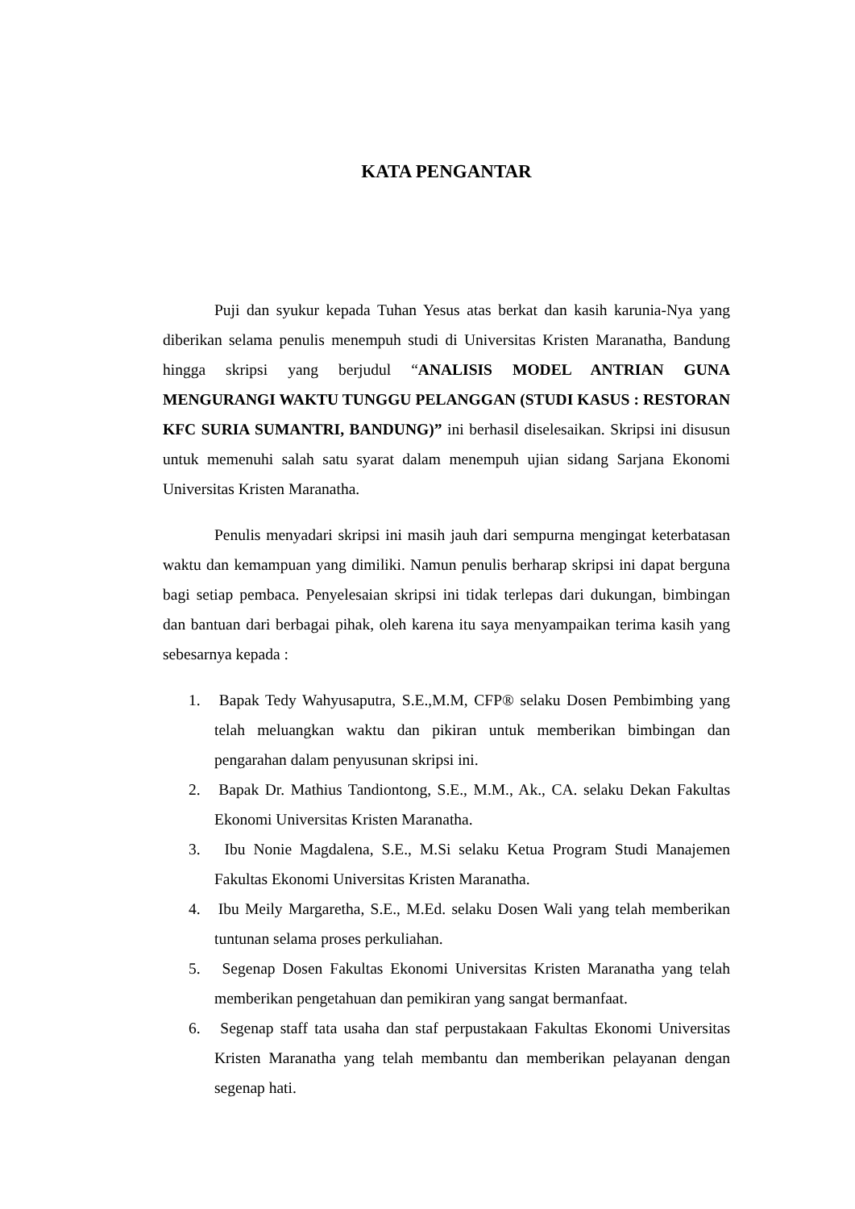KATA PENGANTAR
Puji dan syukur kepada Tuhan Yesus atas berkat dan kasih karunia-Nya yang diberikan selama penulis menempuh studi di Universitas Kristen Maranatha, Bandung hingga skripsi yang berjudul “ANALISIS MODEL ANTRIAN GUNA MENGURANGI WAKTU TUNGGU PELANGGAN (STUDI KASUS : RESTORAN KFC SURIA SUMANTRI, BANDUNG)” ini berhasil diselesaikan. Skripsi ini disusun untuk memenuhi salah satu syarat dalam menempuh ujian sidang Sarjana Ekonomi Universitas Kristen Maranatha.
Penulis menyadari skripsi ini masih jauh dari sempurna mengingat keterbatasan waktu dan kemampuan yang dimiliki. Namun penulis berharap skripsi ini dapat berguna bagi setiap pembaca. Penyelesaian skripsi ini tidak terlepas dari dukungan, bimbingan dan bantuan dari berbagai pihak, oleh karena itu saya menyampaikan terima kasih yang sebesarnya kepada :
1. Bapak Tedy Wahyusaputra, S.E.,M.M, CFP® selaku Dosen Pembimbing yang telah meluangkan waktu dan pikiran untuk memberikan bimbingan dan pengarahan dalam penyusunan skripsi ini.
2. Bapak Dr. Mathius Tandiontong, S.E., M.M., Ak., CA. selaku Dekan Fakultas Ekonomi Universitas Kristen Maranatha.
3. Ibu Nonie Magdalena, S.E., M.Si selaku Ketua Program Studi Manajemen Fakultas Ekonomi Universitas Kristen Maranatha.
4. Ibu Meily Margaretha, S.E., M.Ed. selaku Dosen Wali yang telah memberikan tuntunan selama proses perkuliahan.
5. Segenap Dosen Fakultas Ekonomi Universitas Kristen Maranatha yang telah memberikan pengetahuan dan pemikiran yang sangat bermanfaat.
6. Segenap staff tata usaha dan staf perpustakaan Fakultas Ekonomi Universitas Kristen Maranatha yang telah membantu dan memberikan pelayanan dengan segenap hati.